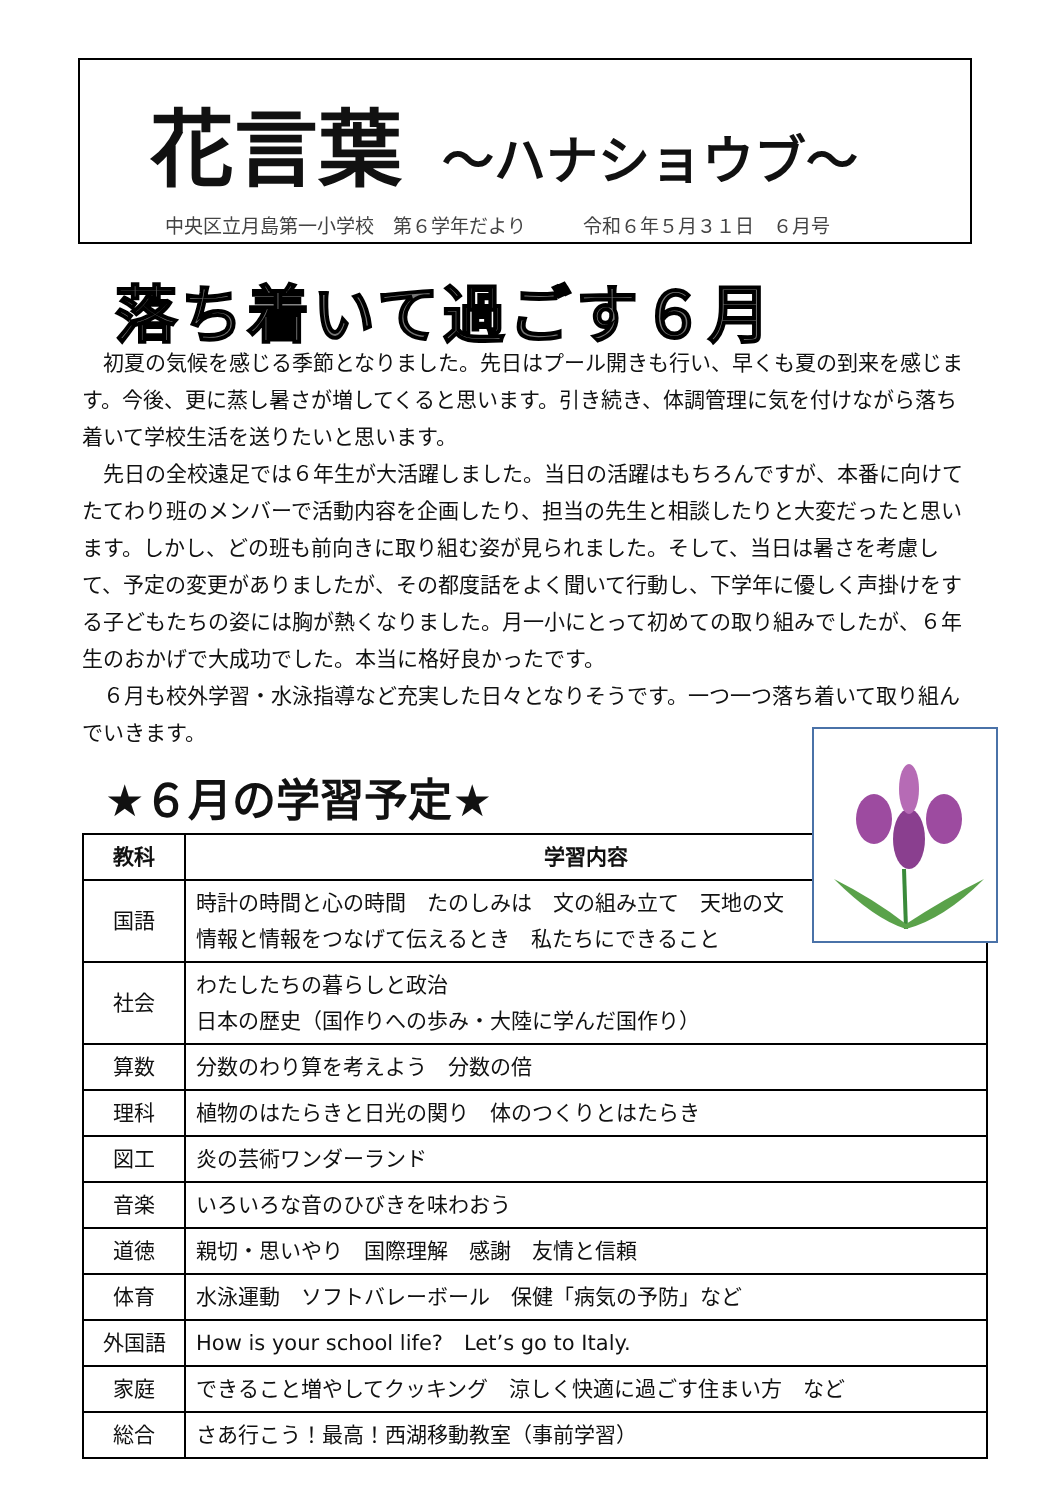花言葉 ～ハナショウブ～
中央区立月島第一小学校　第６学年だより　　　令和６年５月３１日　６月号
落ち着いて過ごす６月
初夏の気候を感じる季節となりました。先日はプール開きも行い、早くも夏の到来を感じます。今後、更に蒸し暑さが増してくると思います。引き続き、体調管理に気を付けながら落ち着いて学校生活を送りたいと思います。
先日の全校遠足では６年生が大活躍しました。当日の活躍はもちろんですが、本番に向けてたてわり班のメンバーで活動内容を企画したり、担当の先生と相談したりと大変だったと思います。しかし、どの班も前向きに取り組む姿が見られました。そして、当日は暑さを考慮して、予定の変更がありましたが、その都度話をよく聞いて行動し、下学年に優しく声掛けをする子どもたちの姿には胸が熱くなりました。月一小にとって初めての取り組みでしたが、６年生のおかげで大成功でした。本当に格好良かったです。
６月も校外学習・水泳指導など充実した日々となりそうです。一つ一つ落ち着いて取り組んでいきます。
★６月の学習予定★
| 教科 | 学習内容 |
| --- | --- |
| 国語 | 時計の時間と心の時間 たのしみは 文の組み立て 天地の文 情報と情報をつなげて伝えるとき 私たちにできること |
| 社会 | わたしたちの暮らしと政治 日本の歴史（国作りへの歩み・大陸に学んだ国作り） |
| 算数 | 分数のわり算を考えよう 分数の倍 |
| 理科 | 植物のはたらきと日光の関り 体のつくりとはたらき |
| 図工 | 炎の芸術ワンダーランド |
| 音楽 | いろいろな音のひびきを味わおう |
| 道徳 | 親切・思いやり 国際理解 感謝 友情と信頼 |
| 体育 | 水泳運動 ソフトバレーボール 保健「病気の予防」など |
| 外国語 | How is your school life? Let’s go to Italy. |
| 家庭 | できること増やしてクッキング 涼しく快適に過ごす住まい方 など |
| 総合 | さあ行こう！最高！西湖移動教室（事前学習） |